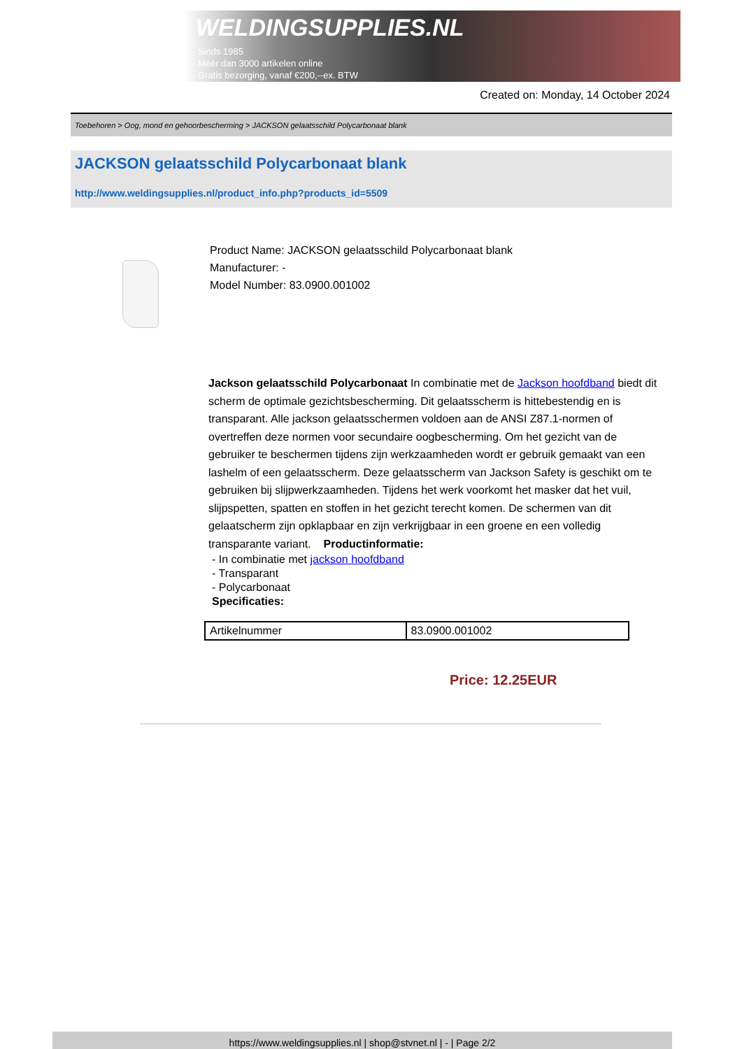WELDINGSUPPLIES.NL
- Sinds 1985
- Méér dan 3000 artikelen online
- Gratis bezorging, vanaf €200,--ex. BTW
Created on: Monday, 14 October 2024
Toebehoren > Oog, mond en gehoorbescherming > JACKSON gelaatsschild Polycarbonaat blank
JACKSON gelaatsschild Polycarbonaat blank
http://www.weldingsupplies.nl/product_info.php?products_id=5509
Product Name: JACKSON gelaatsschild Polycarbonaat blank
Manufacturer: -
Model Number: 83.0900.001002
Jackson gelaatsschild Polycarbonaat In combinatie met de Jackson hoofdband biedt dit scherm de optimale gezichtsbescherming. Dit gelaatsscherm is hittebestendig en is transparant. Alle jackson gelaatsschermen voldoen aan de ANSI Z87.1-normen of overtreffen deze normen voor secundaire oogbescherming. Om het gezicht van de gebruiker te beschermen tijdens zijn werkzaamheden wordt er gebruik gemaakt van een lashelm of een gelaatsscherm. Deze gelaatsscherm van Jackson Safety is geschikt om te gebruiken bij slijpwerkzaamheden. Tijdens het werk voorkomt het masker dat het vuil, slijpspetten, spatten en stoffen in het gezicht terecht komen. De schermen van dit gelaatscherm zijn opklapbaar en zijn verkrijgbaar in een groene en een volledig transparante variant. Productinformatie:
- In combinatie met jackson hoofdband
- Transparant
- Polycarbonaat
Specificaties:
| Artikelnummer | 83.0900.001002 |
Price: 12.25EUR
https://www.weldingsupplies.nl | shop@stvnet.nl | - | Page 2/2